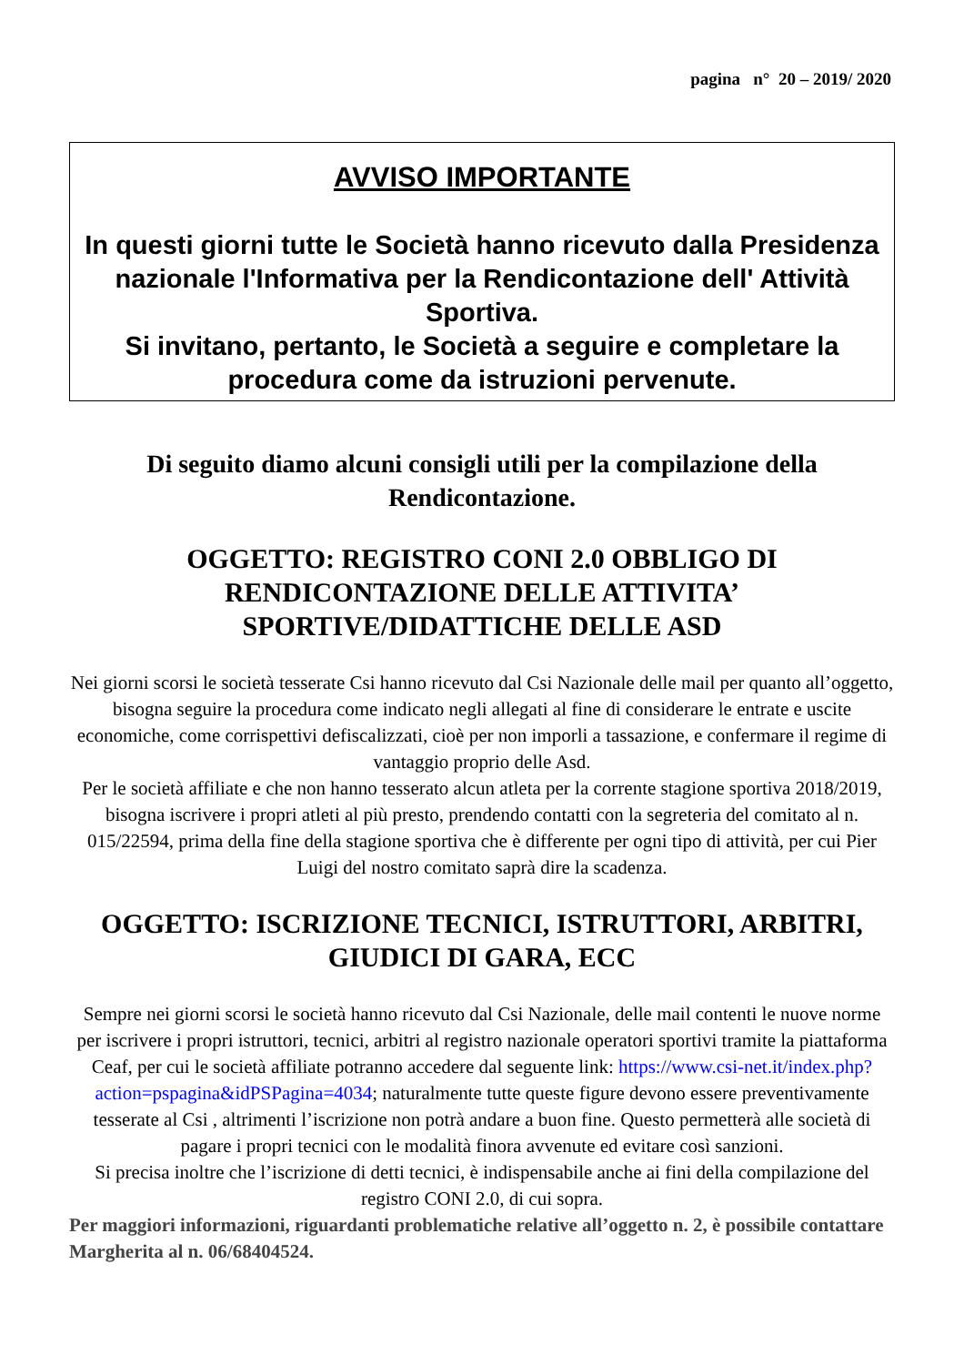pagina n° 20 – 2019/ 2020
AVVISO IMPORTANTE
In questi giorni tutte le Società hanno ricevuto dalla Presidenza nazionale l'Informativa per la Rendicontazione dell' Attività Sportiva.
Si invitano, pertanto, le Società a seguire e completare la procedura come da istruzioni pervenute.
Di seguito diamo alcuni consigli utili per la compilazione della Rendicontazione.
OGGETTO: REGISTRO CONI 2.0 OBBLIGO DI RENDICONTAZIONE DELLE ATTIVITA’ SPORTIVE/DIDATTICHE DELLE ASD
Nei giorni scorsi le società tesserate Csi hanno ricevuto dal Csi Nazionale delle mail per quanto all’oggetto, bisogna seguire la procedura come indicato negli allegati al fine di considerare le entrate e uscite economiche, come corrispettivi defiscalizzati, cioè per non imporli a tassazione, e confermare il regime di vantaggio proprio delle Asd.
Per le società affiliate e che non hanno tesserato alcun atleta per la corrente stagione sportiva 2018/2019, bisogna iscrivere i propri atleti al più presto, prendendo contatti con la segreteria del comitato al n. 015/22594, prima della fine della stagione sportiva che è differente per ogni tipo di attività, per cui Pier Luigi del nostro comitato saprà dire la scadenza.
OGGETTO: ISCRIZIONE TECNICI, ISTRUTTORI, ARBITRI, GIUDICI DI GARA, ECC
Sempre nei giorni scorsi le società hanno ricevuto dal Csi Nazionale, delle mail contenti le nuove norme per iscrivere i propri istruttori, tecnici, arbitri al registro nazionale operatori sportivi tramite la piattaforma Ceaf, per cui le società affiliate potranno accedere dal seguente link: https://www.csi-net.it/index.php?action=pspagina&idPSPagina=4034; naturalmente tutte queste figure devono essere preventivamente tesserate al Csi , altrimenti l’iscrizione non potrà andare a buon fine. Questo permetterà alle società di pagare i propri tecnici con le modalità finora avvenute ed evitare così sanzioni.
Si precisa inoltre che l’iscrizione di detti tecnici, è indispensabile anche ai fini della compilazione del registro CONI 2.0, di cui sopra.
Per maggiori informazioni, riguardanti problematiche relative all’oggetto n. 2, è possibile contattare Margherita al n. 06/68404524.